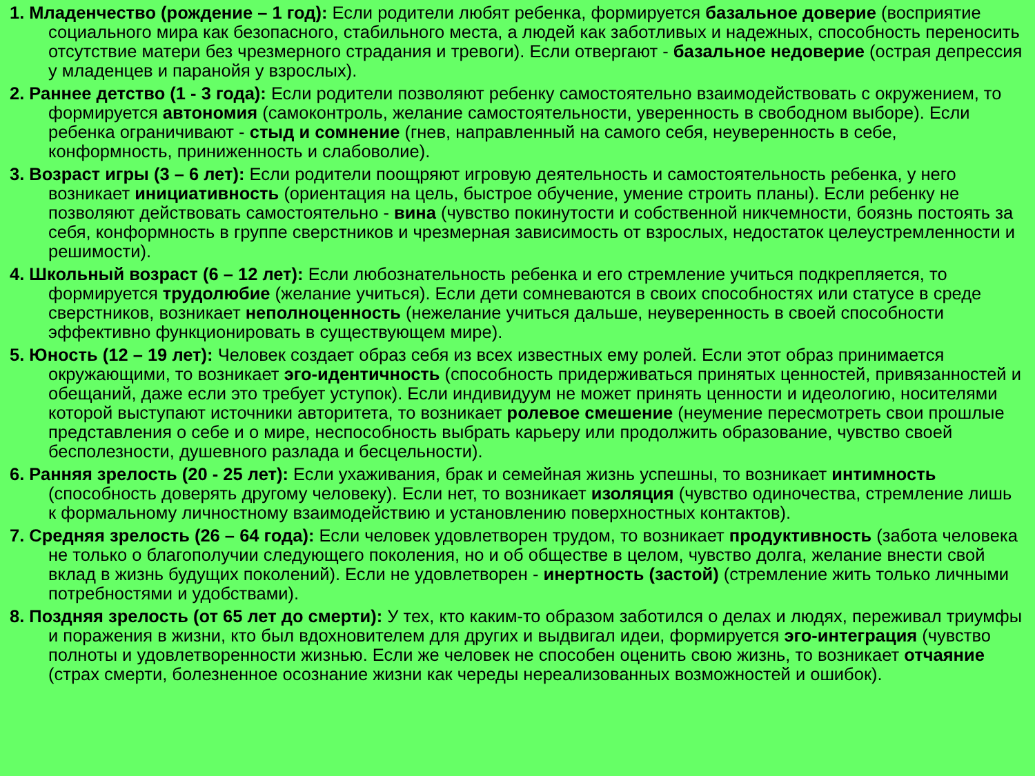1. Младенчество (рождение – 1 год): Если родители любят ребенка, формируется базальное доверие (восприятие социального мира как безопасного, стабильного места, а людей как заботливых и надежных, способность переносить отсутствие матери без чрезмерного страдания и тревоги). Если отвергают - базальное недоверие (острая депрессия у младенцев и паранойя у взрослых).
2. Раннее детство (1 - 3 года): Если родители позволяют ребенку самостоятельно взаимодействовать с окружением, то формируется автономия (самоконтроль, желание самостоятельности, уверенность в свободном выборе). Если ребенка ограничивают - стыд и сомнение (гнев, направленный на самого себя, неуверенность в себе, конформность, приниженность и слабоволие).
3. Возраст игры (3 – 6 лет): Если родители поощряют игровую деятельность и самостоятельность ребенка, у него возникает инициативность (ориентация на цель, быстрое обучение, умение строить планы). Если ребенку не позволяют действовать самостоятельно - вина (чувство покинутости и собственной никчемности, боязнь постоять за себя, конформность в группе сверстников и чрезмерная зависимость от взрослых, недостаток целеустремленности и решимости).
4. Школьный возраст (6 – 12 лет): Если любознательность ребенка и его стремление учиться подкрепляется, то формируется трудолюбие (желание учиться). Если дети сомневаются в своих способностях или статусе в среде сверстников, возникает неполноценность (нежелание учиться дальше, неуверенность в своей способности эффективно функционировать в существующем мире).
5. Юность (12 – 19 лет): Человек создает образ себя из всех известных ему ролей. Если этот образ принимается окружающими, то возникает эго-идентичность (способность придерживаться принятых ценностей, привязанностей и обещаний, даже если это требует уступок). Если индивидуум не может принять ценности и идеологию, носителями которой выступают источники авторитета, то возникает ролевое смешение (неумение пересмотреть свои прошлые представления о себе и о мире, неспособность выбрать карьеру или продолжить образование, чувство своей бесполезности, душевного разлада и бесцельности).
6. Ранняя зрелость (20 - 25 лет): Если ухаживания, брак и семейная жизнь успешны, то возникает интимность (способность доверять другому человеку). Если нет, то возникает изоляция (чувство одиночества, стремление лишь к формальному личностному взаимодействию и установлению поверхностных контактов).
7. Средняя зрелость (26 – 64 года): Если человек удовлетворен трудом, то возникает продуктивность (забота человека не только о благополучии следующего поколения, но и об обществе в целом, чувство долга, желание внести свой вклад в жизнь будущих поколений). Если не удовлетворен - инертность (застой) (стремление жить только личными потребностями и удобствами).
8. Поздняя зрелость (от 65 лет до смерти): У тех, кто каким-то образом заботился о делах и людях, переживал триумфы и поражения в жизни, кто был вдохновителем для других и выдвигал идеи, формируется эго-интеграция (чувство полноты и удовлетворенности жизнью. Если же человек не способен оценить свою жизнь, то возникает отчаяние (страх смерти, болезненное осознание жизни как череды нереализованных возможностей и ошибок).